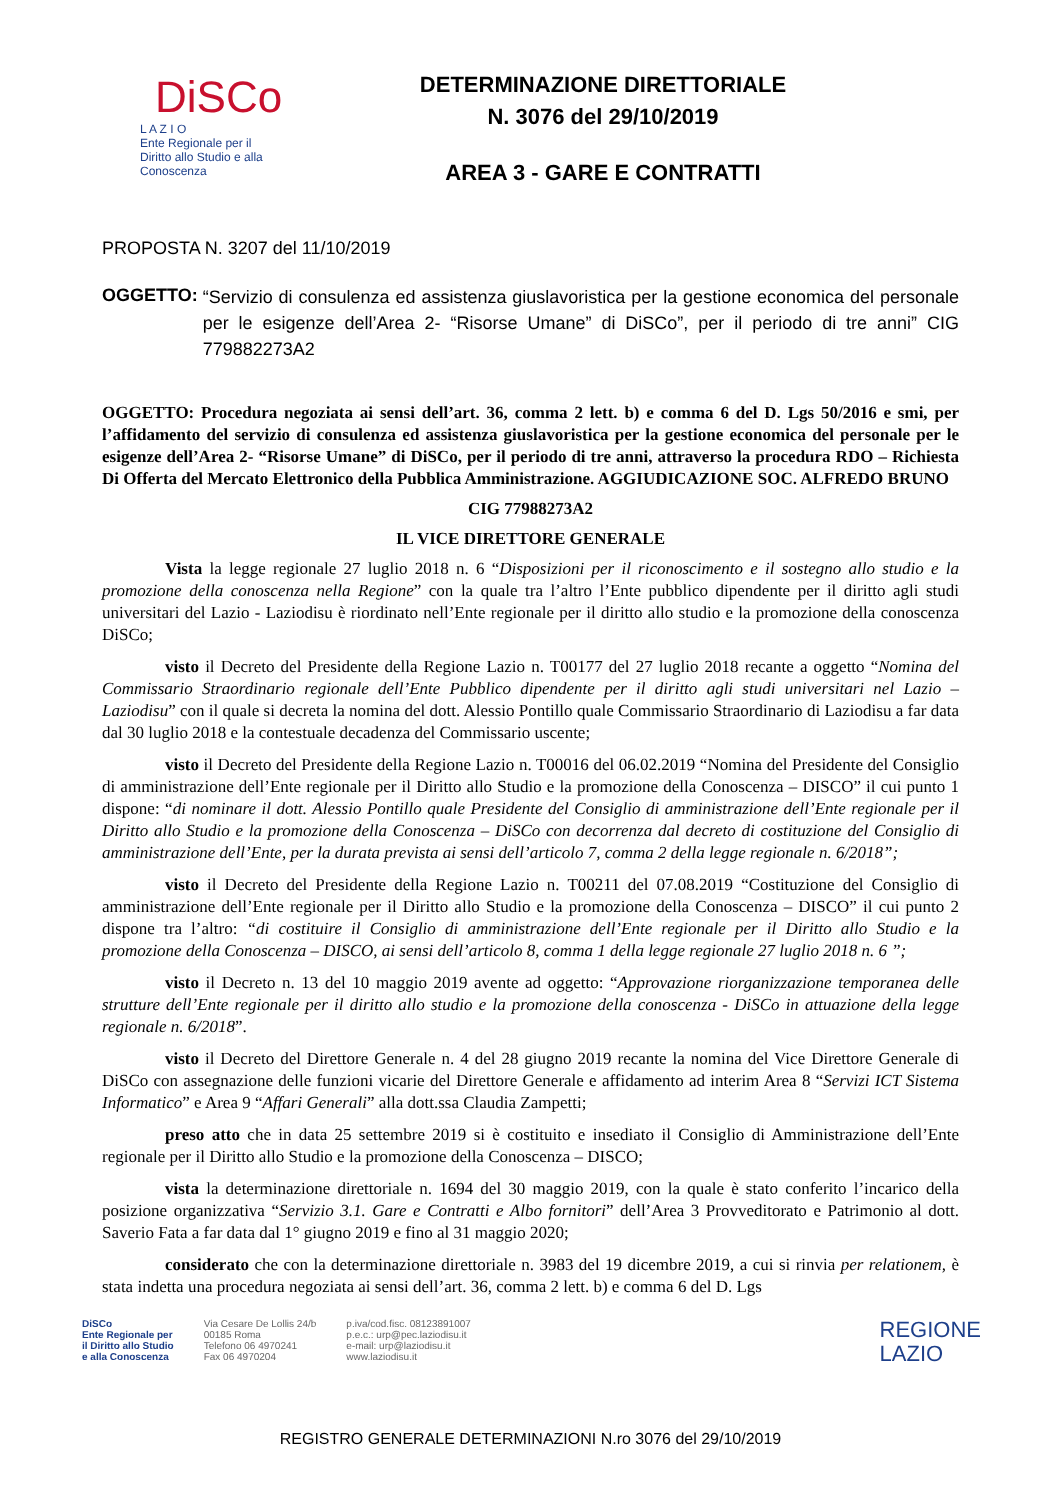DiSCo
L A Z I O
Ente Regionale per il
Diritto allo Studio e alla Conoscenza
DETERMINAZIONE DIRETTORIALE
N. 3076 del 29/10/2019
AREA 3 - GARE E CONTRATTI
PROPOSTA N. 3207 del 11/10/2019
OGGETTO: “Servizio di consulenza ed assistenza giuslavoristica per la gestione economica del personale per le esigenze dell’Area 2- “Risorse Umane” di DiSCo”, per il periodo di tre anni” CIG 779882273A2
OGGETTO: Procedura negoziata ai sensi dell’art. 36, comma 2 lett. b) e comma 6 del D. Lgs 50/2016 e smi, per l’affidamento del servizio di consulenza ed assistenza giuslavoristica per la gestione economica del personale per le esigenze dell’Area 2- “Risorse Umane” di DiSCo, per il periodo di tre anni, attraverso la procedura RDO – Richiesta Di Offerta del Mercato Elettronico della Pubblica Amministrazione. AGGIUDICAZIONE SOC. ALFREDO BRUNO
CIG 77988273A2
IL VICE DIRETTORE GENERALE
Vista la legge regionale 27 luglio 2018 n. 6 “Disposizioni per il riconoscimento e il sostegno allo studio e la promozione della conoscenza nella Regione” con la quale tra l’altro l’Ente pubblico dipendente per il diritto agli studi universitari del Lazio - Laziodisu è riordinato nell’Ente regionale per il diritto allo studio e la promozione della conoscenza DiSCo;
visto il Decreto del Presidente della Regione Lazio n. T00177 del 27 luglio 2018 recante a oggetto “Nomina del Commissario Straordinario regionale dell’Ente Pubblico dipendente per il diritto agli studi universitari nel Lazio – Laziodisu” con il quale si decreta la nomina del dott. Alessio Pontillo quale Commissario Straordinario di Laziodisu a far data dal 30 luglio 2018 e la contestuale decadenza del Commissario uscente;
visto il Decreto del Presidente della Regione Lazio n. T00016 del 06.02.2019 “Nomina del Presidente del Consiglio di amministrazione dell’Ente regionale per il Diritto allo Studio e la promozione della Conoscenza – DISCO” il cui punto 1 dispone: “di nominare il dott. Alessio Pontillo quale Presidente del Consiglio di amministrazione dell’Ente regionale per il Diritto allo Studio e la promozione della Conoscenza – DiSCo con decorrenza dal decreto di costituzione del Consiglio di amministrazione dell’Ente, per la durata prevista ai sensi dell’articolo 7, comma 2 della legge regionale n. 6/2018”;
visto il Decreto del Presidente della Regione Lazio n. T00211 del 07.08.2019 “Costituzione del Consiglio di amministrazione dell’Ente regionale per il Diritto allo Studio e la promozione della Conoscenza – DISCO” il cui punto 2 dispone tra l’altro: “di costituire il Consiglio di amministrazione dell’Ente regionale per il Diritto allo Studio e la promozione della Conoscenza – DISCO, ai sensi dell’articolo 8, comma 1 della legge regionale 27 luglio 2018 n. 6 ”;
visto il Decreto n. 13 del 10 maggio 2019 avente ad oggetto: “Approvazione riorganizzazione temporanea delle strutture dell’Ente regionale per il diritto allo studio e la promozione della conoscenza - DiSCo in attuazione della legge regionale n. 6/2018”.
visto il Decreto del Direttore Generale n. 4 del 28 giugno 2019 recante la nomina del Vice Direttore Generale di DiSCo con assegnazione delle funzioni vicarie del Direttore Generale e affidamento ad interim Area 8 “Servizi ICT Sistema Informatico” e Area 9 “Affari Generali” alla dott.ssa Claudia Zampetti;
preso atto che in data 25 settembre 2019 si è costituito e insediato il Consiglio di Amministrazione dell’Ente regionale per il Diritto allo Studio e la promozione della Conoscenza – DISCO;
vista la determinazione direttoriale n. 1694 del 30 maggio 2019, con la quale è stato conferito l’incarico della posizione organizzativa “Servizio 3.1. Gare e Contratti e Albo fornitori” dell’Area 3 Provveditorato e Patrimonio al dott. Saverio Fata a far data dal 1° giugno 2019 e fino al 31 maggio 2020;
considerato che con la determinazione direttoriale n. 3983 del 19 dicembre 2019, a cui si rinvia per relationem, è stata indetta una procedura negoziata ai sensi dell’art. 36, comma 2 lett. b) e comma 6 del D. Lgs
DiSCo
Ente Regionale per
il Diritto allo Studio
e alla Conoscenza
Via Cesare De Lollis 24/b
00185 Roma
Telefono 06 4970241
Fax 06 4970204
p.iva/cod.fisc. 08123891007
p.e.c.: urp@pec.laziodisu.it
e-mail: urp@laziodisu.it
www.laziodisu.it
REGIONE
LAZIO
REGISTRO GENERALE DETERMINAZIONI N.ro 3076 del 29/10/2019